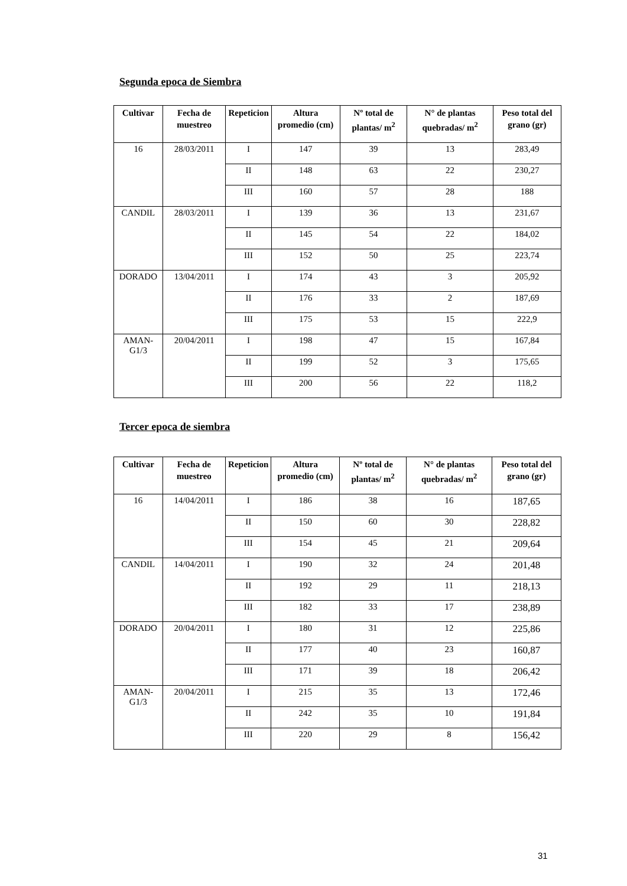Segunda epoca de Siembra
| Cultivar | Fecha de muestreo | Repeticion | Altura promedio (cm) | Nº total de plantas/ m<sup>2</sup> | N° de plantas quebradas/ m<sup>2</sup> | Peso total del grano (gr) |
| --- | --- | --- | --- | --- | --- | --- |
| 16 | 28/03/2011 | I | 147 | 39 | 13 | 283,49 |
| | | II | 148 | 63 | 22 | 230,27 |
| | | III | 160 | 57 | 28 | 188 |
| CANDIL | 28/03/2011 | I | 139 | 36 | 13 | 231,67 |
| | | II | 145 | 54 | 22 | 184,02 |
| | | III | 152 | 50 | 25 | 223,74 |
| DORADO | 13/04/2011 | I | 174 | 43 | 3 | 205,92 |
| | | II | 176 | 33 | 2 | 187,69 |
| | | III | 175 | 53 | 15 | 222,9 |
| AMAN-G1/3 | 20/04/2011 | I | 198 | 47 | 15 | 167,84 |
| | | II | 199 | 52 | 3 | 175,65 |
| | | III | 200 | 56 | 22 | 118,2 |
Tercer epoca de siembra
| Cultivar | Fecha de muestreo | Repeticion | Altura promedio (cm) | Nº total de plantas/ m<sup>2</sup> | N° de plantas quebradas/ m<sup>2</sup> | Peso total del grano (gr) |
| --- | --- | --- | --- | --- | --- | --- |
| 16 | 14/04/2011 | I | 186 | 38 | 16 | 187,65 |
| | | II | 150 | 60 | 30 | 228,82 |
| | | III | 154 | 45 | 21 | 209,64 |
| CANDIL | 14/04/2011 | I | 190 | 32 | 24 | 201,48 |
| | | II | 192 | 29 | 11 | 218,13 |
| | | III | 182 | 33 | 17 | 238,89 |
| DORADO | 20/04/2011 | I | 180 | 31 | 12 | 225,86 |
| | | II | 177 | 40 | 23 | 160,87 |
| | | III | 171 | 39 | 18 | 206,42 |
| AMAN-G1/3 | 20/04/2011 | I | 215 | 35 | 13 | 172,46 |
| | | II | 242 | 35 | 10 | 191,84 |
| | | III | 220 | 29 | 8 | 156,42 |
31